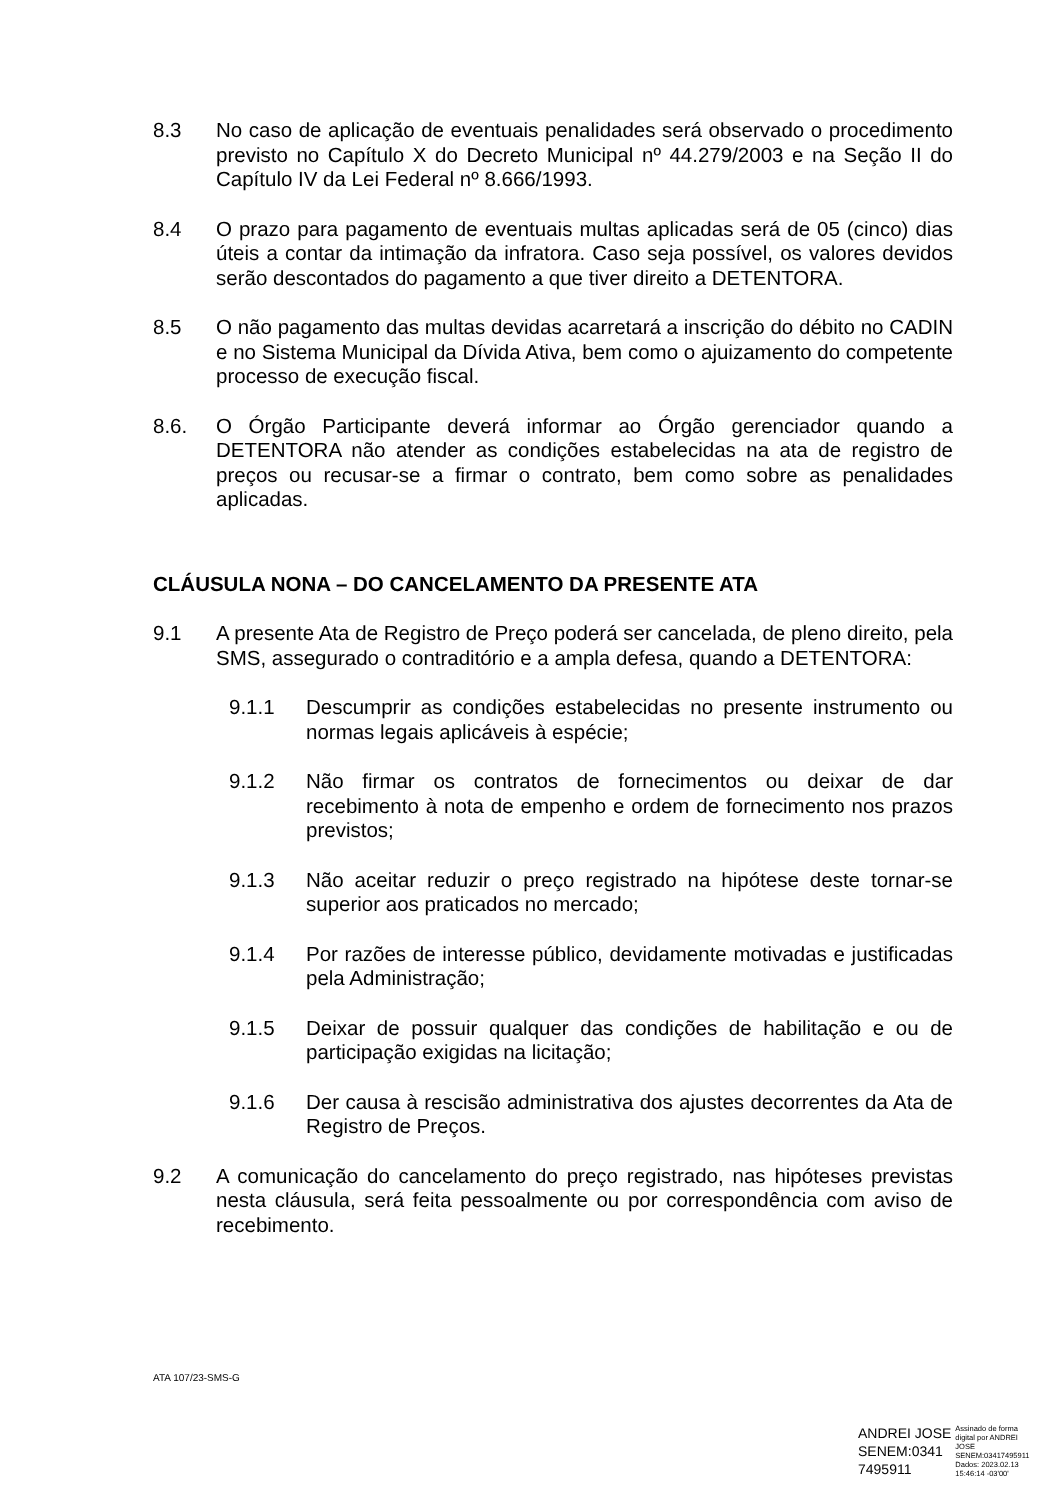8.3 No caso de aplicação de eventuais penalidades será observado o procedimento previsto no Capítulo X do Decreto Municipal nº 44.279/2003 e na Seção II do Capítulo IV da Lei Federal nº 8.666/1993.
8.4 O prazo para pagamento de eventuais multas aplicadas será de 05 (cinco) dias úteis a contar da intimação da infratora. Caso seja possível, os valores devidos serão descontados do pagamento a que tiver direito a DETENTORA.
8.5 O não pagamento das multas devidas acarretará a inscrição do débito no CADIN e no Sistema Municipal da Dívida Ativa, bem como o ajuizamento do competente processo de execução fiscal.
8.6. O Órgão Participante deverá informar ao Órgão gerenciador quando a DETENTORA não atender as condições estabelecidas na ata de registro de preços ou recusar-se a firmar o contrato, bem como sobre as penalidades aplicadas.
CLÁUSULA NONA – DO CANCELAMENTO DA PRESENTE ATA
9.1 A presente Ata de Registro de Preço poderá ser cancelada, de pleno direito, pela SMS, assegurado o contraditório e a ampla defesa, quando a DETENTORA:
9.1.1 Descumprir as condições estabelecidas no presente instrumento ou normas legais aplicáveis à espécie;
9.1.2 Não firmar os contratos de fornecimentos ou deixar de dar recebimento à nota de empenho e ordem de fornecimento nos prazos previstos;
9.1.3 Não aceitar reduzir o preço registrado na hipótese deste tornar-se superior aos praticados no mercado;
9.1.4 Por razões de interesse público, devidamente motivadas e justificadas pela Administração;
9.1.5 Deixar de possuir qualquer das condições de habilitação e ou de participação exigidas na licitação;
9.1.6 Der causa à rescisão administrativa dos ajustes decorrentes da Ata de Registro de Preços.
9.2 A comunicação do cancelamento do preço registrado, nas hipóteses previstas nesta cláusula, será feita pessoalmente ou por correspondência com aviso de recebimento.
ATA 107/23-SMS-G
ANDREI JOSE
SENEM:0341
7495911
Assinado de forma
digital por ANDREI
JOSE
SENEM:03417495911
Dados: 2023.02.13
15:46:14 -03'00'